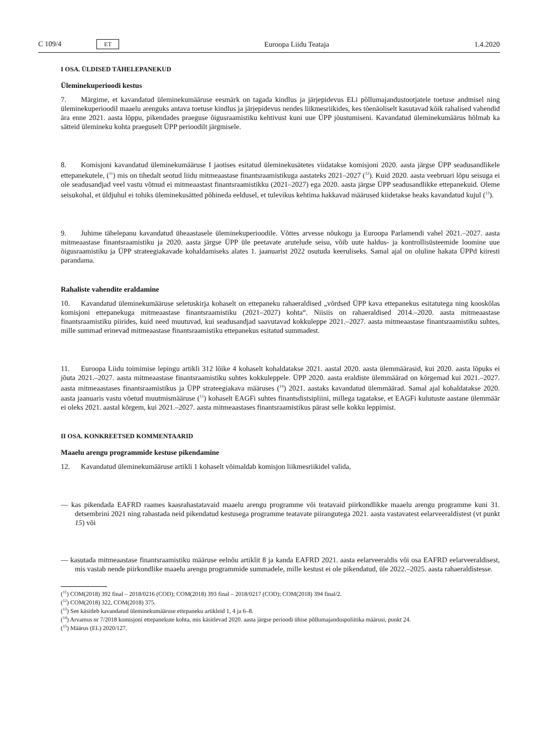C 109/4 ET
Euroopa Liidu Teataja 1.4.2020
I OSA. ÜLDISED TÄHELEPANEKUD
Üleminekuperioodi kestus
7. Märgime, et kavandatud üleminekumääruse eesmärk on tagada kindlus ja järjepidevus ELi põllumajandustootjatele toetuse andmisel ning üleminekuperioodil maaelu arenguks antava toetuse kindlus ja järjepidevus nendes liikmesriikides, kes tõenäoliselt kasutavad kõik rahalised vahendid ära enne 2021. aasta lõppu, pikendades praeguse õigusraamistiku kehtivust kuni uue ÜPP jõustumiseni. Kavandatud üleminekumäärus hõlmab ka sätteid ülemineku kohta praeguselt ÜPP perioodilt järgmisele.
8. Komisjoni kavandatud üleminekumääruse I jaotises esitatud üleminekusätetes viidatakse komisjoni 2020. aasta järgse ÜPP seadusandlikele ettepanekutele, (<sup>11</sup>) mis on tihedalt seotud liidu mitmeaastase finantsraamistikuga aastateks 2021–2027 (<sup>12</sup>). Kuid 2020. aasta veebruari lõpu seisuga ei ole seadusandjad veel vastu võtnud ei mitmeaastast finantsraamistikku (2021–2027) ega 2020. aasta järgse ÜPP seadusandlikke ettepanekuid. Oleme seisukohal, et üldjuhul ei tohiks üleminekusätted põhineda eeldusel, et tulevikus kehtima hakkavad määrused kiidetakse heaks kavandatud kujul (<sup>13</sup>).
9. Juhime tähelepanu kavandatud üheaastasele üleminekuperioodile. Võttes arvesse nõukogu ja Euroopa Parlamendi vahel 2021.–2027. aasta mitmeaastase finantsraamistiku ja 2020. aasta järgse ÜPP üle peetavate arutelude seisu, võib uute haldus- ja kontrollisüsteemide loomine uue õigusraamistiku ja ÜPP strateegiakavade kohaldamiseks alates 1. jaanuarist 2022 osutuda keeruliseks. Samal ajal on oluline hakata ÜPPd kiiresti parandama.
Rahaliste vahendite eraldamine
10. Kavandatud üleminekumääruse seletuskirja kohaselt on ettepaneku rahaeraldised „võrdsed ÜPP kava ettepanekus esitatutega ning kooskõlas komisjoni ettepanekuga mitmeaastase finantsraamistiku (2021–2027) kohta“. Niisiis on rahaeraldised 2014.–2020. aasta mitmeaastase finantsraamistiku piirides, kuid need muutuvad, kui seadusandjad saavutavad kokkuleppe 2021.–2027. aasta mitmeaastase finantsraamistiku suhtes, mille summad erinevad mitmeaastase finantsraamistiku ettepanekus esitatud summadest.
11. Euroopa Liidu toimimise lepingu artikli 312 lõike 4 kohaselt kohaldatakse 2021. aastal 2020. aasta ülemmäärasid, kui 2020. aasta lõpuks ei jõuta 2021.–2027. aasta mitmeaastase finantsraamistiku suhtes kokkuleppele. ÜPP 2020. aasta eraldiste ülemmäärad on kõrgemad kui 2021.–2027. aasta mitmeaastases finantsraamistikus ja ÜPP strateegiakava määruses (<sup>14</sup>) 2021. aastaks kavandatud ülemmäärad. Samal ajal kohaldatakse 2020. aasta jaanuaris vastu võetud muutmismääruse (<sup>15</sup>) kohaselt EAGFi suhtes finantsdistsipliini, millega tagatakse, et EAGFi kulutuste aastane ülemmäär ei oleks 2021. aastal kõrgem, kui 2021.–2027. aasta mitmeaastases finantsraamistikus pärast selle kokku leppimist.
II OSA. KONKREETSED KOMMENTAARID
Maaelu arengu programmide kestuse pikendamine
12. Kavandatud üleminekumääruse artikli 1 kohaselt võimaldab komisjon liikmesriikidel valida,
— kas pikendada EAFRD raames kaasrahastatavaid maaelu arengu programme või teatavaid piirkondlikke maaelu arengu programme kuni 31. detsembrini 2021 ning rahastada neid pikendatud kestusega programme teatavate piirangutega 2021. aasta vastavatest eelarveeraldistest (vt punkt 15) või
— kasutada mitmeaastase finantsraamistiku määruse eelnõu artiklit 8 ja kanda EAFRD 2021. aasta eelarveeraldis või osa EAFRD eelarveeraldisest, mis vastab nende piirkondlike maaelu arengu programmide summadele, mille kestust ei ole pikendatud, üle 2022.–2025. aasta rahaeraldistesse.
(<sup>11</sup>) COM(2018) 392 final – 2018/0216 (COD); COM(2018) 393 final – 2018/0217 (COD); COM(2018) 394 final/2.
(<sup>12</sup>) COM(2018) 322, COM(2018) 375.
(<sup>13</sup>) See käsitleb kavandatud üleminekumääruse ettepaneku artikleid 1, 4 ja 6–8.
(<sup>14</sup>) Arvamus nr 7/2018 komisjoni ettepanekute kohta, mis käsitlevad 2020. aasta järgse perioodi ühise põllumajanduspoliitika määrusi, punkt 24.
(<sup>15</sup>) Määrus (EL) 2020/127.